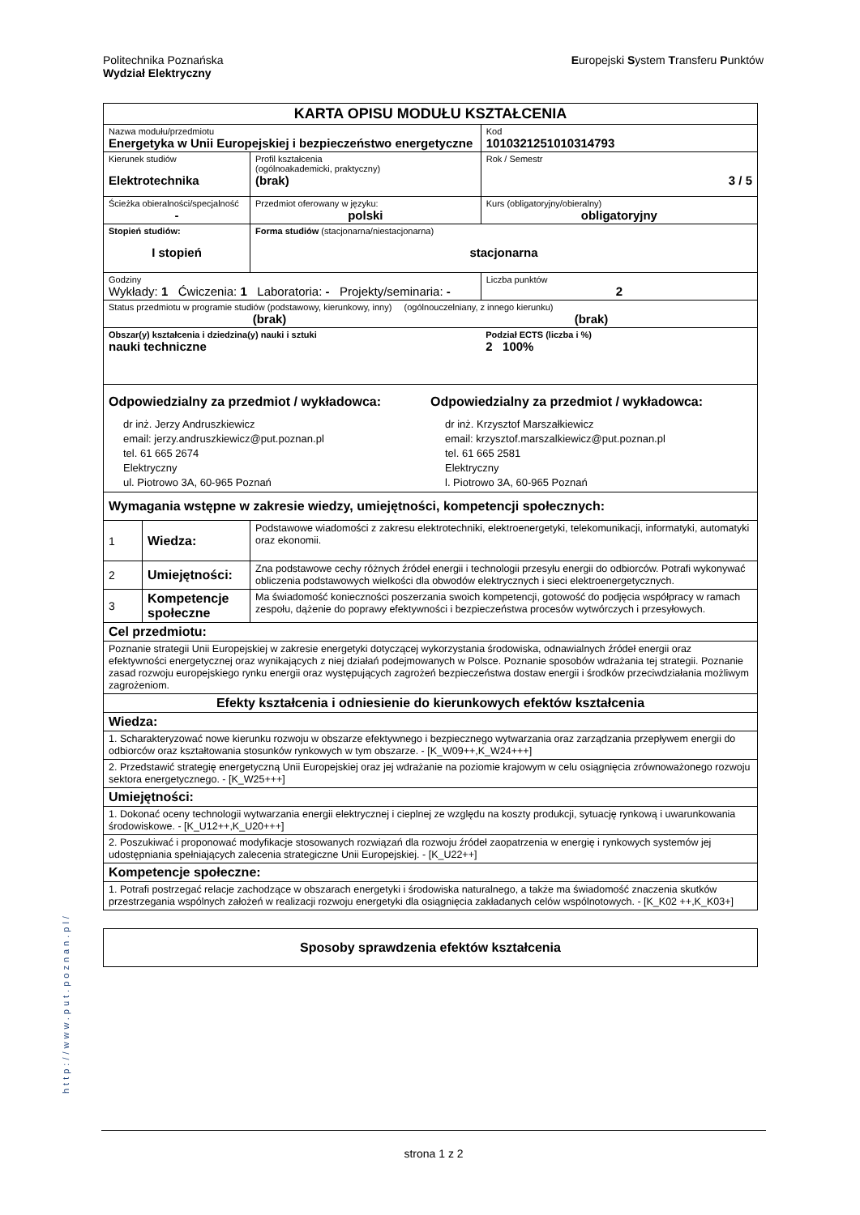Politechnika Poznańska
Wydział Elektryczny
Europejski System Transferu Punktów
| KARTA OPISU MODUŁU KSZTAŁCENIA | | | | |
| Nazwa modułu/przedmiotu Energetyka w Unii Europejskiej i bezpieczeństwo energetyczne | | | | Kod 1010321251010314793 |
| Kierunek studiów Elektrotechnika | | | Profil kształcenia (ogólnoakademicki, praktyczny) (brak) | Rok / Semestr 3 / 5 |
| Ścieżka obieralności/specjalność - | | | Przedmiot oferowany w języku: polski | Kurs (obligatoryjny/obieralny) obligatoryjny |
| Stopień studiów: I stopień | | Forma studiów (stacjonarna/niestacjonarna) stacjonarna | | |
| Godziny Wykłady: 1 Ćwiczenia: 1 Laboratoria: - Projekty/seminaria: - | | | | Liczba punktów 2 |
| Status przedmiotu w programie studiów (podstawowy, kierunkowy, inny) (ogólnouczelniany, z innego kierunku) (brak) (brak) | | | | |
| Obszar(y) kształcenia i dziedzina(y) nauki i sztuki nauki techniczne | | | | Podział ECTS (liczba i %) 2 100% |
| Odpowiedzialny za przedmiot / wykładowca: dr inż. Jerzy Andruszkiewicz email: jerzy.andruszkiewicz@put.poznan.pl tel. 61 665 2674 Elektryczny ul. Piotrowo 3A, 60-965 Poznań Odpowiedzialny za przedmiot / wykładowca: dr inż. Krzysztof Marszałkiewicz email: krzysztof.marszalkiewicz@put.poznan.pl tel. 61 665 2581 Elektryczny l. Piotrowo 3A, 60-965 Poznań | | | | |
| Wymagania wstępne w zakresie wiedzy, umiejętności, kompetencji społecznych: | | | | |
| 1 | Wiedza: | Podstawowe wiadomości z zakresu elektrotechniki, elektroenergetyki, telekomunikacji, informatyki, automatyki oraz ekonomii. | | |
| 2 | Umiejętności: | Zna podstawowe cechy różnych źródeł energii i technologii przesyłu energii do odbiorców. Potrafi wykonywać obliczenia podstawowych wielkości dla obwodów elektrycznych i sieci elektroenergetycznych. | | |
| 3 | Kompetencje społeczne | Ma świadomość konieczności poszerzania swoich kompetencji, gotowość do podjęcia współpracy w ramach zespołu, dążenie do poprawy efektywności i bezpieczeństwa procesów wytwórczych i przesyłowych. | | |
| Cel przedmiotu: | | | | |
| Poznanie strategii Unii Europejskiej w zakresie energetyki dotyczącej wykorzystania środowiska, odnawialnych źródeł energii oraz efektywności energetycznej oraz wynikających z niej działań podejmowanych w Polsce. Poznanie sposobów wdrażania tej strategii. Poznanie zasad rozwoju europejskiego rynku energii oraz występujących zagrożeń bezpieczeństwa dostaw energii i środków przeciwdziałania możliwym zagrożeniom. | | | | |
| Efekty kształcenia i odniesienie do kierunkowych efektów kształcenia | | | | |
| Wiedza: | | | | |
| 1. Scharakteryzować nowe kierunku rozwoju w obszarze efektywnego i bezpiecznego wytwarzania oraz zarządzania przepływem energii do odbiorców oraz kształtowania stosunków rynkowych w tym obszarze. - [K_W09++,K_W24+++] | | | | |
| 2. Przedstawić strategię energetyczną Unii Europejskiej oraz jej wdrażanie na poziomie krajowym w celu osiągnięcia zrównoważonego rozwoju sektora energetycznego. - [K_W25+++] | | | | |
| Umiejętności: | | | | |
| 1. Dokonać oceny technologii wytwarzania energii elektrycznej i cieplnej ze względu na koszty produkcji, sytuację rynkową i uwarunkowania środowiskowe. - [K_U12++,K_U20+++] | | | | |
| 2. Poszukiwać i proponować modyfikacje stosowanych rozwiązań dla rozwoju źródeł zaopatrzenia w energię i rynkowych systemów jej udostępniania spełniających zalecenia strategiczne Unii Europejskiej. - [K_U22++] | | | | |
| Kompetencje społeczne: | | | | |
| 1. Potrafi postrzegać relacje zachodzące w obszarach energetyki i środowiska naturalnego, a także ma świadomość znaczenia skutków przestrzegania wspólnych założeń w realizacji rozwoju energetyki dla osiągnięcia zakładanych celów wspólnotowych. - [K_K02 ++,K_K03+] | | | | |
| Sposoby sprawdzenia efektów kształcenia |
http://www.put.poznan.pl/
strona 1 z 2